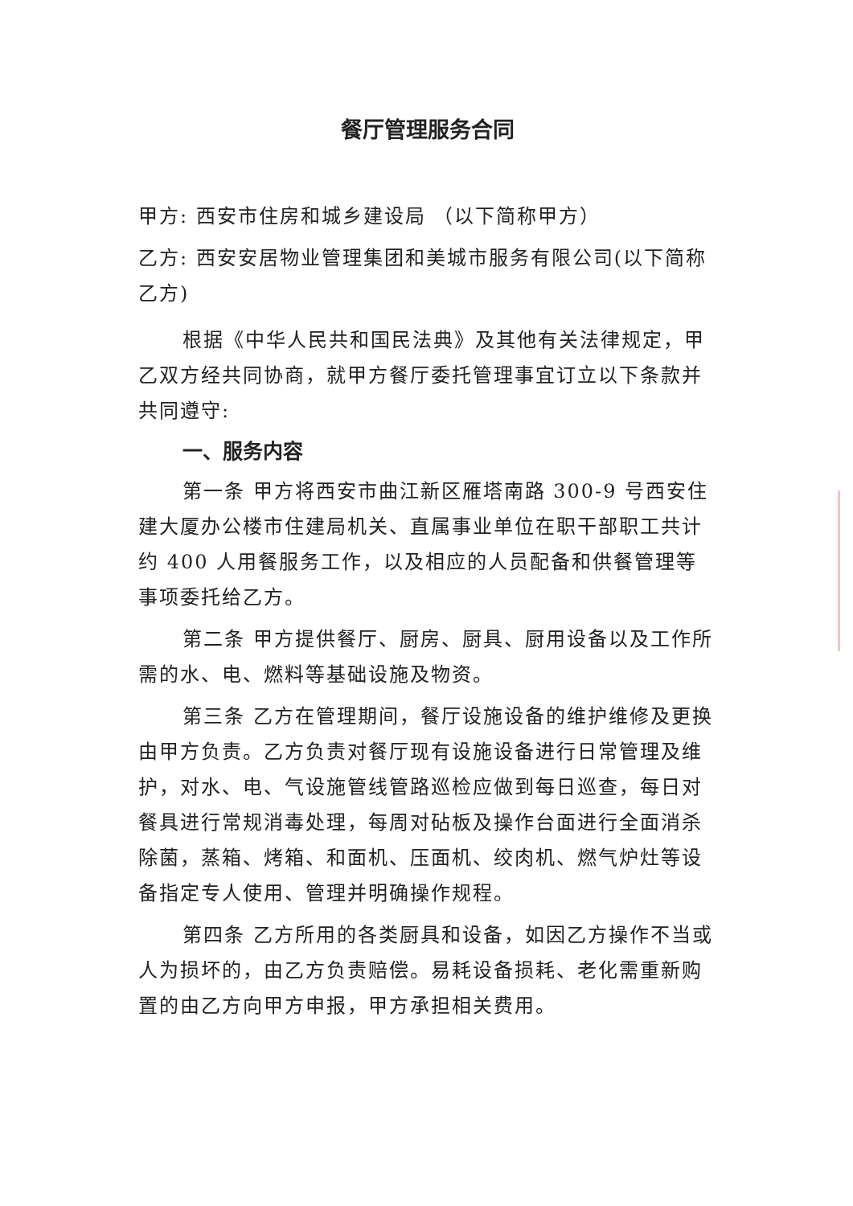餐厅管理服务合同
甲方: 西安市住房和城乡建设局 （以下简称甲方）
乙方: 西安安居物业管理集团和美城市服务有限公司(以下简称乙方)
根据《中华人民共和国民法典》及其他有关法律规定，甲乙双方经共同协商，就甲方餐厅委托管理事宜订立以下条款并共同遵守:
一、服务内容
第一条 甲方将西安市曲江新区雁塔南路 300-9 号西安住建大厦办公楼市住建局机关、直属事业单位在职干部职工共计约 400 人用餐服务工作，以及相应的人员配备和供餐管理等事项委托给乙方。
第二条 甲方提供餐厅、厨房、厨具、厨用设备以及工作所需的水、电、燃料等基础设施及物资。
第三条 乙方在管理期间，餐厅设施设备的维护维修及更换由甲方负责。乙方负责对餐厅现有设施设备进行日常管理及维护，对水、电、气设施管线管路巡检应做到每日巡查，每日对餐具进行常规消毒处理，每周对砧板及操作台面进行全面消杀 除菌，蒸箱、烤箱、和面机、压面机、绞肉机、燃气炉灶等设备指定专人使用、管理并明确操作规程。
第四条 乙方所用的各类厨具和设备，如因乙方操作不当或人为损坏的，由乙方负责赔偿。易耗设备损耗、老化需重新购置的由乙方向甲方申报，甲方承担相关费用。